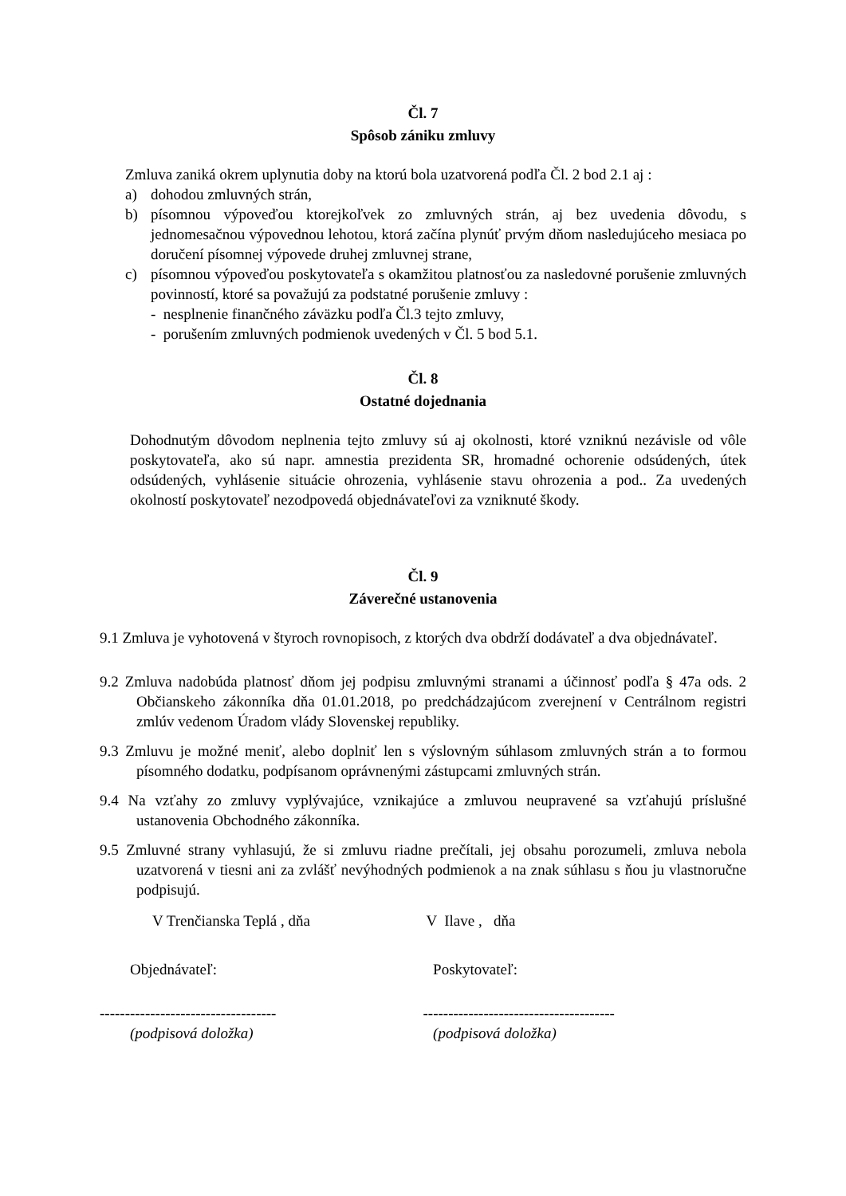Čl. 7
Spôsob zániku zmluvy
Zmluva zaniká okrem uplynutia doby na ktorú bola uzatvorená podľa Čl. 2 bod 2.1 aj :
a) dohodou zmluvných strán,
b) písomnou výpoveďou ktorejkoľvek zo zmluvných strán, aj bez uvedenia dôvodu, s jednomesačnou výpovednou lehotou, ktorá začína plynúť prvým dňom nasledujúceho mesiaca po doručení písomnej výpovede druhej zmluvnej strane,
c) písomnou výpoveďou poskytovateľa s okamžitou platnosťou za nasledovné porušenie zmluvných povinností, ktoré sa považujú za podstatné porušenie zmluvy :
- nesplnenie finančného záväzku podľa Čl.3 tejto zmluvy,
- porušením zmluvných podmienok uvedených v Čl. 5 bod 5.1.
Čl. 8
Ostatné dojednania
Dohodnutým dôvodom neplnenia tejto zmluvy sú aj okolnosti, ktoré vzniknú nezávisle od vôle poskytovateľa, ako sú napr. amnestia prezidenta SR, hromadné ochorenie odsúdených, útek odsúdených, vyhlásenie situácie ohrozenia, vyhlásenie stavu ohrozenia a pod.. Za uvedených okolností poskytovateľ nezodpovedá objednávateľovi za vzniknuté škody.
Čl. 9
Záverečné ustanovenia
9.1 Zmluva je vyhotovená v štyroch rovnopisoch, z ktorých dva obdrží dodávateľ a dva objednávateľ.
9.2 Zmluva nadobúda platnosť dňom jej podpisu zmluvnými stranami a účinnosť podľa § 47a ods. 2 Občianskeho zákonníka dňa 01.01.2018, po predchádzajúcom zverejnení v Centrálnom registri zmlúv vedenom Úradom vlády Slovenskej republiky.
9.3 Zmluvu je možné meniť, alebo doplniť len s výslovným súhlasom zmluvných strán a to formou písomného dodatku, podpísanom oprávnenými zástupcami zmluvných strán.
9.4 Na vzťahy zo zmluvy vyplývajúce, vznikajúce a zmluvou neupravené sa vzťahujú príslušné ustanovenia Obchodného zákonníka.
9.5 Zmluvné strany vyhlasujú, že si zmluvu riadne prečítali, jej obsahu porozumeli, zmluva nebola uzatvorená v tiesni ani za zvlášť nevýhodných podmienok a na znak súhlasu s ňou ju vlastnoručne podpisujú.
V Trenčianska Teplá , dňa V Ilave , dňa
Objednávateľ: Poskytovateľ:
----------------------------------- --------------------------------------
(podpisová doložka) (podpisová doložka)